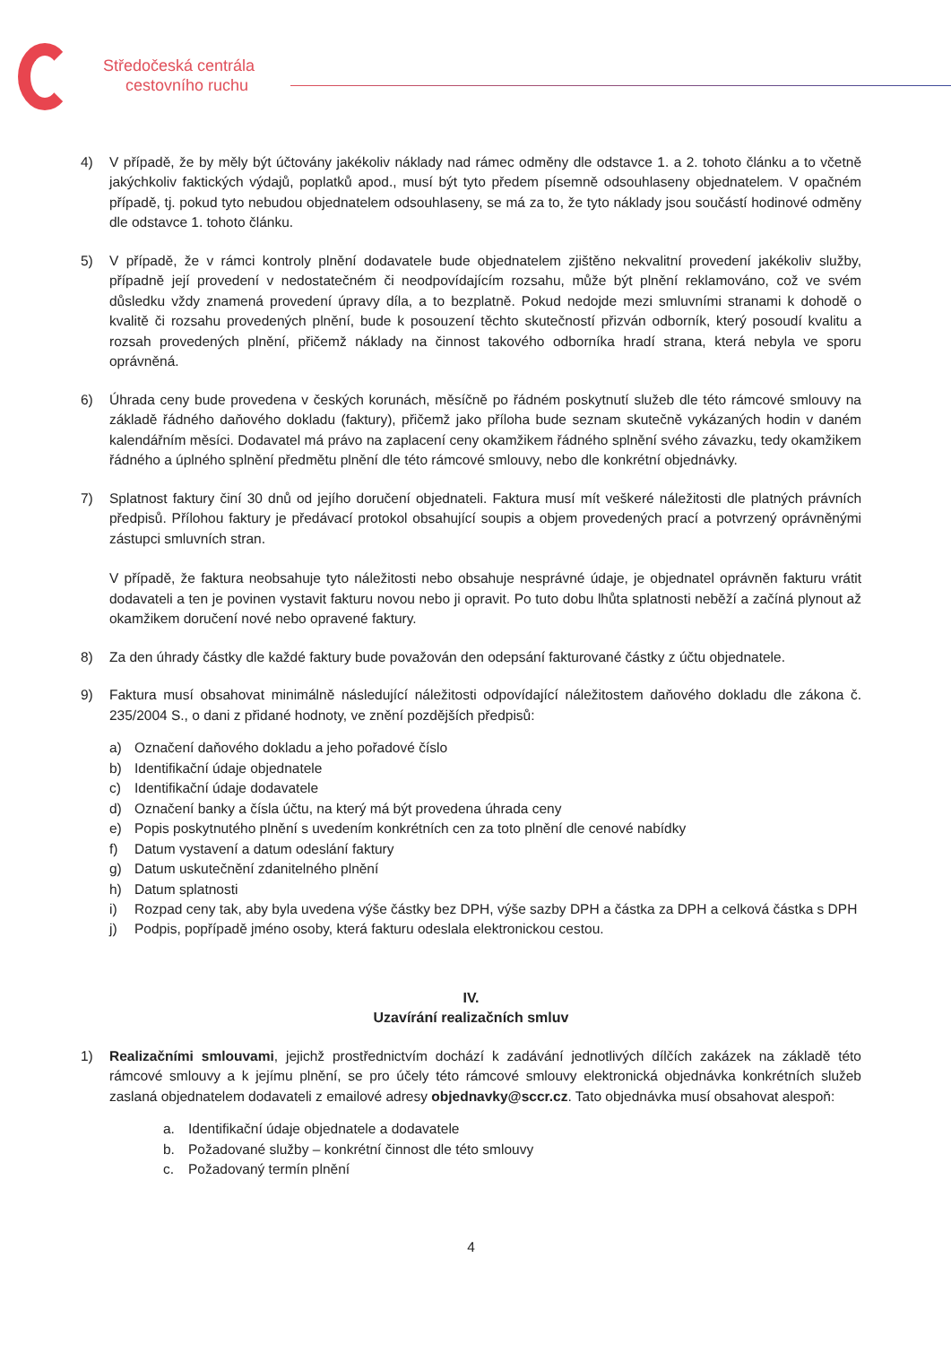Středočeská centrála
cestovního ruchu
4) V případě, že by měly být účtovány jakékoliv náklady nad rámec odměny dle odstavce 1. a 2. tohoto článku a to včetně jakýchkoliv faktických výdajů, poplatků apod., musí být tyto předem písemně odsouhlaseny objednatelem. V opačném případě, tj. pokud tyto nebudou objednatelem odsouhlaseny, se má za to, že tyto náklady jsou součástí hodinové odměny dle odstavce 1. tohoto článku.
5) V případě, že v rámci kontroly plnění dodavatele bude objednatelem zjištěno nekvalitní provedení jakékoliv služby, případně její provedení v nedostatečném či neodpovídajícím rozsahu, může být plnění reklamováno, což ve svém důsledku vždy znamená provedení úpravy díla, a to bezplatně. Pokud nedojde mezi smluvními stranami k dohodě o kvalitě či rozsahu provedených plnění, bude k posouzení těchto skutečností přizván odborník, který posoudí kvalitu a rozsah provedených plnění, přičemž náklady na činnost takového odborníka hradí strana, která nebyla ve sporu oprávněná.
6) Úhrada ceny bude provedena v českých korunách, měsíčně po řádném poskytnutí služeb dle této rámcové smlouvy na základě řádného daňového dokladu (faktury), přičemž jako příloha bude seznam skutečně vykázaných hodin v daném kalendářním měsíci. Dodavatel má právo na zaplacení ceny okamžikem řádného splnění svého závazku, tedy okamžikem řádného a úplného splnění předmětu plnění dle této rámcové smlouvy, nebo dle konkrétní objednávky.
7) Splatnost faktury činí 30 dnů od jejího doručení objednateli. Faktura musí mít veškeré náležitosti dle platných právních předpisů. Přílohou faktury je předávací protokol obsahující soupis a objem provedených prací a potvrzený oprávněnými zástupci smluvních stran.
V případě, že faktura neobsahuje tyto náležitosti nebo obsahuje nesprávné údaje, je objednatel oprávněn fakturu vrátit dodavateli a ten je povinen vystavit fakturu novou nebo ji opravit. Po tuto dobu lhůta splatnosti neběží a začíná plynout až okamžikem doručení nové nebo opravené faktury.
8) Za den úhrady částky dle každé faktury bude považován den odepsání fakturované částky z účtu objednatele.
9) Faktura musí obsahovat minimálně následující náležitosti odpovídající náležitostem daňového dokladu dle zákona č. 235/2004 S., o dani z přidané hodnoty, ve znění pozdějších předpisů:
a) Označení daňového dokladu a jeho pořadové číslo
b) Identifikační údaje objednatele
c) Identifikační údaje dodavatele
d) Označení banky a čísla účtu, na který má být provedena úhrada ceny
e) Popis poskytnutého plnění s uvedením konkrétních cen za toto plnění dle cenové nabídky
f) Datum vystavení a datum odeslání faktury
g) Datum uskutečnění zdanitelného plnění
h) Datum splatnosti
i) Rozpad ceny tak, aby byla uvedena výše částky bez DPH, výše sazby DPH a částka za DPH a celková částka s DPH
j) Podpis, popřípadě jméno osoby, která fakturu odeslala elektronickou cestou.
IV.
Uzavírání realizačních smluv
1) Realizačními smlouvami, jejichž prostřednictvím dochází k zadávání jednotlivých dílčích zakázek na základě této rámcové smlouvy a k jejímu plnění, se pro účely této rámcové smlouvy elektronická objednávka konkrétních služeb zaslaná objednatelem dodavateli z emailové adresy objednavky@sccr.cz. Tato objednávka musí obsahovat alespoň:
a. Identifikační údaje objednatele a dodavatele
b. Požadované služby – konkrétní činnost dle této smlouvy
c. Požadovaný termín plnění
4